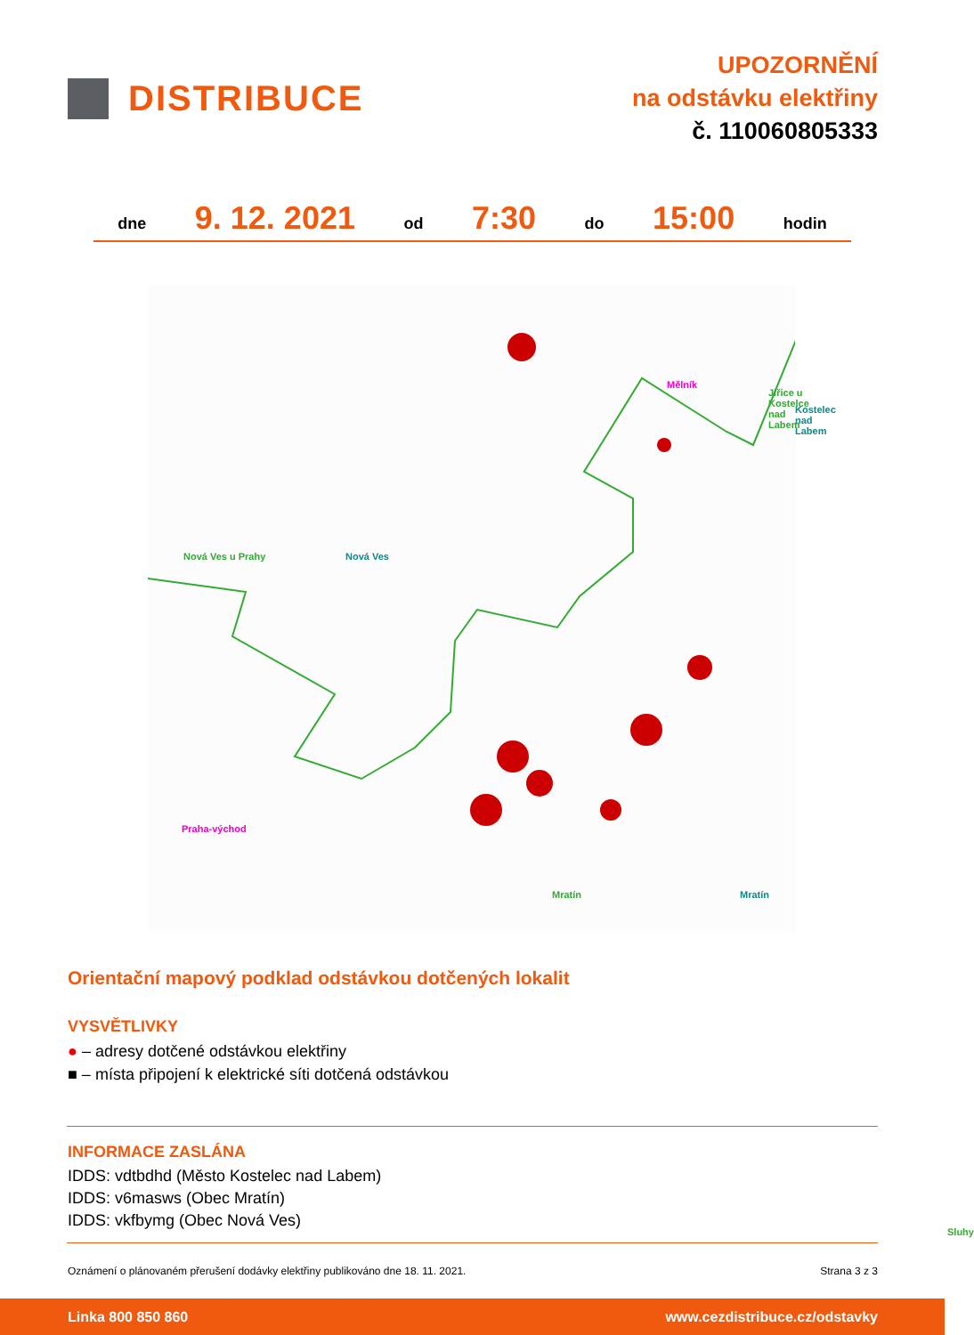DISTRIBUCE
UPOZORNĚNÍ
na odstávku elektřiny
č. 110060805333
dne 9. 12. 2021 od 7:30 do 15:00 hodin
Mělník
Jiřice u Kostelce nad Labem
Kostelec nad Labem
Nová Ves u Prahy Nová Ves
Praha-východ
Mratín Mratín
Sluhy
Orientační mapový podklad odstávkou dotčených lokalit
VYSVĚTLIVKY
● – adresy dotčené odstávkou elektřiny
■ – místa připojení k elektrické síti dotčená odstávkou
INFORMACE ZASLÁNA
IDDS: vdtbdhd (Město Kostelec nad Labem)
IDDS: v6masws (Obec Mratín)
IDDS: vkfbymg (Obec Nová Ves)
Oznámení o plánovaném přerušení dodávky elektřiny publikováno dne 18. 11. 2021. Strana 3 z 3
Linka 800 850 860 www.cezdistribuce.cz/odstavky